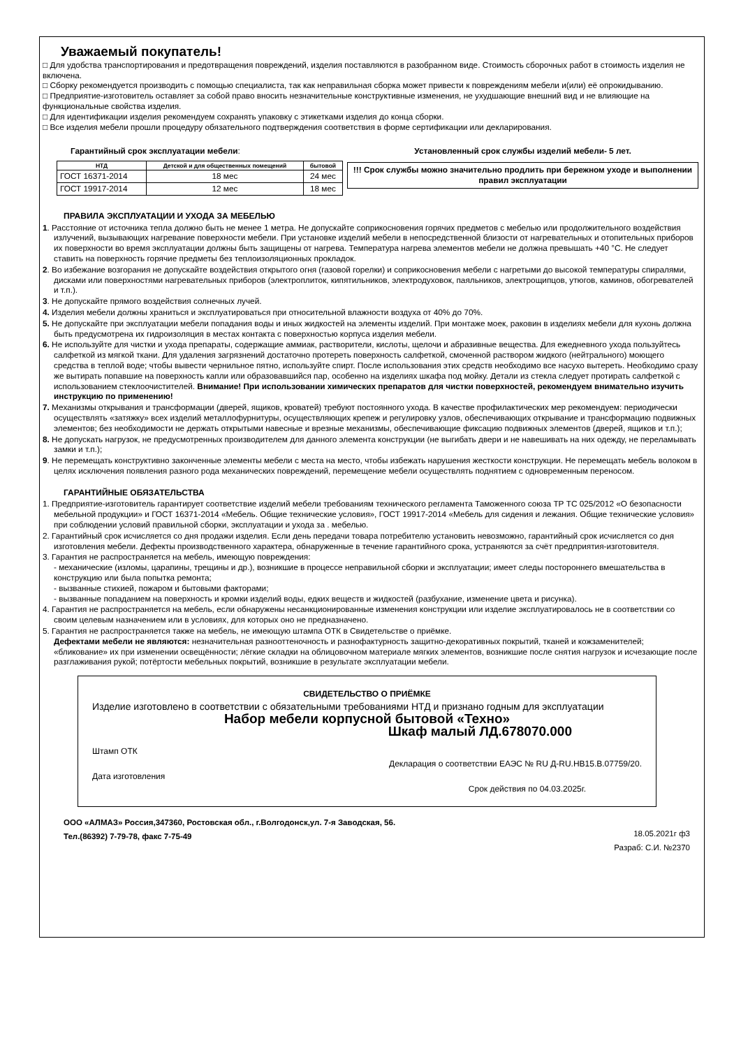Уважаемый покупатель!
□ Для удобства транспортирования и предотвращения повреждений, изделия поставляются в разобранном виде. Стоимость сборочных работ в стоимость изделия не включена.
□ Сборку рекомендуется производить с помощью специалиста, так как неправильная сборка может привести к повреждениям мебели и(или) её опрокидыванию.
□ Предприятие-изготовитель оставляет за собой право вносить незначительные конструктивные изменения, не ухудшающие внешний вид и не влияющие на функциональные свойства изделия.
□ Для идентификации изделия рекомендуем сохранять упаковку с этикетками изделия до конца сборки.
□ Все изделия мебели прошли процедуру обязательного подтверждения соответствия в форме сертификации или декларирования.
Гарантийный срок эксплуатации мебели:
| НТД | Детской и для общественных помещений | бытовой |
| --- | --- | --- |
| ГОСТ 16371-2014 | 18 мес | 24 мес |
| ГОСТ 19917-2014 | 12 мес | 18 мес |
Установленный срок службы изделий мебели- 5 лет.
!!! Срок службы можно значительно продлить при бережном уходе и выполнении правил эксплуатации
ПРАВИЛА ЭКСПЛУАТАЦИИ И УХОДА ЗА МЕБЕЛЬЮ
1. Расстояние от источника тепла должно быть не менее 1 метра. Не допускайте соприкосновения горячих предметов с мебелью или продолжительного воздействия излучений, вызывающих нагревание поверхности мебели. При установке изделий мебели в непосредственной близости от нагревательных и отопительных приборов их поверхности во время эксплуатации должны быть защищены от нагрева. Температура нагрева элементов мебели не должна превышать +40 °С. Не следует ставить на поверхность горячие предметы без теплоизоляционных прокладок.
2. Во избежание возгорания не допускайте воздействия открытого огня (газовой горелки) и соприкосновения мебели с нагретыми до высокой температуры спиралями, дисками или поверхностями нагревательных приборов (электроплиток, кипятильников, электродуховок, паяльников, электрощипцов, утюгов, каминов, обогревателей и т.п.).
3. Не допускайте прямого воздействия солнечных лучей.
4. Изделия мебели должны храниться и эксплуатироваться при относительной влажности воздуха от 40% до 70%.
5. Не допускайте при эксплуатации мебели попадания воды и иных жидкостей на элементы изделий. При монтаже моек, раковин в изделиях мебели для кухонь должна быть предусмотрена их гидроизоляция в местах контакта с поверхностью корпуса изделия мебели.
6. Не используйте для чистки и ухода препараты, содержащие аммиак, растворители, кислоты, щелочи и абразивные вещества. Для ежедневного ухода пользуйтесь салфеткой из мягкой ткани. Для удаления загрязнений достаточно протереть поверхность салфеткой, смоченной раствором жидкого (нейтрального) моющего средства в теплой воде; чтобы вывести чернильное пятно, используйте спирт. После использования этих средств необходимо все насухо вытереть. Необходимо сразу же вытирать попавшие на поверхность капли или образовавшийся пар, особенно на изделиях шкафа под мойку. Детали из стекла следует протирать салфеткой с использованием стеклоочистителей. Внимание! При использовании химических препаратов для чистки поверхностей, рекомендуем внимательно изучить инструкцию по применению!
7. Механизмы открывания и трансформации (дверей, ящиков, кроватей) требуют постоянного ухода. В качестве профилактических мер рекомендуем: периодически осуществлять «затяжку» всех изделий металлофурнитуры, осуществляющих крепеж и регулировку узлов, обеспечивающих открывание и трансформацию подвижных элементов; без необходимости не держать открытыми навесные и врезные механизмы, обеспечивающие фиксацию подвижных элементов (дверей, ящиков и т.п.);
8. Не допускать нагрузок, не предусмотренных производителем для данного элемента конструкции (не выгибать двери и не навешивать на них одежду, не переламывать замки и т.п.);
9. Не перемещать конструктивно законченные элементы мебели с места на место, чтобы избежать нарушения жесткости конструкции. Не перемещать мебель волоком в целях исключения появления разного рода механических повреждений, перемещение мебели осуществлять поднятием с одновременным переносом.
ГАРАНТИЙНЫЕ ОБЯЗАТЕЛЬСТВА
1. Предприятие-изготовитель гарантирует соответствие изделий мебели требованиям технического регламента Таможенного союза ТР ТС 025/2012 «О безопасности мебельной продукции» и ГОСТ 16371-2014 «Мебель. Общие технические условия», ГОСТ 19917-2014 «Мебель для сидения и лежания. Общие технические условия» при соблюдении условий правильной сборки, эксплуатации и ухода за . мебелью.
2. Гарантийный срок исчисляется со дня продажи изделия. Если день передачи товара потребителю установить невозможно, гарантийный срок исчисляется со дня изготовления мебели. Дефекты производственного характера, обнаруженные в течение гарантийного срока, устраняются за счёт предприятия-изготовителя.
3. Гарантия не распространяется на мебель, имеющую повреждения:
- механические (изломы, царапины, трещины и др.), возникшие в процессе неправильной сборки и эксплуатации; имеет следы постороннего вмешательства в конструкцию или была попытка ремонта;
- вызванные стихией, пожаром и бытовыми факторами;
- вызванные попаданием на поверхность и кромки изделий воды, едких веществ и жидкостей (разбухание, изменение цвета и рисунка).
4. Гарантия не распространяется на мебель, если обнаружены несанкционированные изменения конструкции или изделие эксплуатировалось не в соответствии со своим целевым назначением или в условиях, для которых оно не предназначено.
5. Гарантия не распространяется также на мебель, не имеющую штампа ОТК в Свидетельстве о приёмке.
Дефектами мебели не являются: незначительная разнооттеночность и разнофактурность защитно-декоративных покрытий, тканей и кожзаменителей; «бликование» их при изменении освещённости; лёгкие складки на облицовочном материале мягких элементов, возникшие после снятия нагрузок и исчезающие после разглаживания рукой; потёртости мебельных покрытий, возникшие в результате эксплуатации мебели.
СВИДЕТЕЛЬСТВО О ПРИЁМКЕ
Изделие изготовлено в соответствии с обязательными требованиями НТД и признано годным для эксплуатации
Набор мебели корпусной бытовой «Техно»
Шкаф малый ЛД.678070.000
Штамп ОТК
Декларация о соответствии ЕАЭС № RU Д-RU.НВ15.В.07759/20.
Дата изготовления
Срок действия по 04.03.2025г.
ООО «АЛМАЗ» Россия,347360, Ростовская обл., г.Волгодонск,ул. 7-я Заводская, 56.
Тел.(86392) 7-79-78, факс 7-75-49
18.05.2021г ф3
Разраб: С.И. №2370